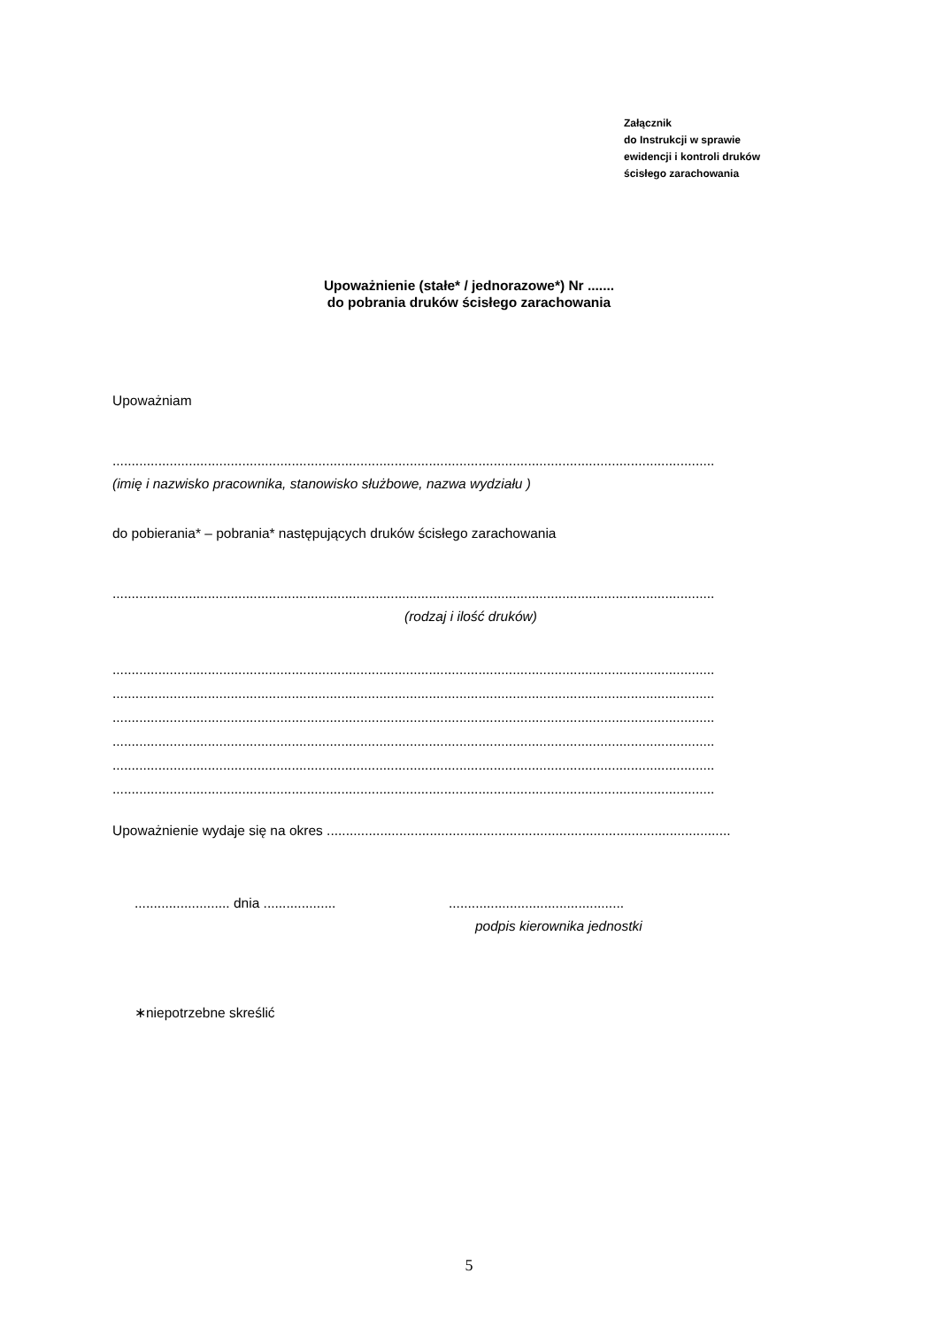Załącznik
do Instrukcji w sprawie
ewidencji i kontroli druków
ścisłego zarachowania
Upoważnienie (stałe* / jednorazowe*) Nr .......
do pobrania druków ścisłego zarachowania
Upoważniam
..............................................................................................................................................................
(imię i nazwisko pracownika, stanowisko służbowe, nazwa wydziału )
do pobierania* – pobrania* następujących druków ścisłego zarachowania
..............................................................................................................................................................
(rodzaj i ilość druków)
..............................................................................................................................................................
..............................................................................................................................................................
..............................................................................................................................................................
..............................................................................................................................................................
..............................................................................................................................................................
..............................................................................................................................................................
Upoważnienie wydaje się na okres ..........................................................................................................
......................... dnia .................................................................
podpis kierownika jednostki
∗niepotrzebne skreślić
5